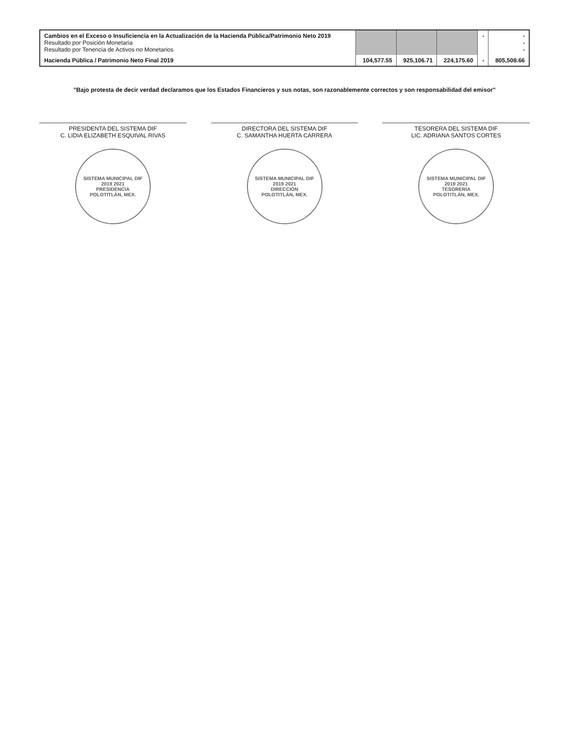| Cambios en el Exceso o Insuficiencia en la Actualización de la Hacienda Pública/Patrimonio Neto 2019 Resultado por Posición Monetaria Resultado por Tenencia de Activos no Monetarios | | | | - | - - - |
| Hacienda Pública / Patrimonio Neto Final 2019 | 104,577.55 | 925,106.71 | 224,175.60 | - | 805,508.66 |
"Bajo protesta de decir verdad declaramos que los Estados Financieros y sus notas, son razonablemente correctos y son responsabilidad del emisor"
PRESIDENTA DEL SISTEMA DIF
C. LIDIA ELIZABETH ESQUIVAL RIVAS
SISTEMA MUNICIPAL DIF
2019 2021
PRESIDENCIA
POLOTITLÁN, MEX.
DIRECTORA DEL SISTEMA DIF
C. SAMANTHA HUERTA CARRERA
SISTEMA MUNICIPAL DIF
2019 2021
DIRECCIÓN
POLOTITLÁN, MEX.
TESORERA DEL SISTEMA DIF
LIC. ADRIANA SANTOS CORTES
SISTEMA MUNICIPAL DIF
2019 2021
TESORERÍA
POLOTITLÁN, MEX.